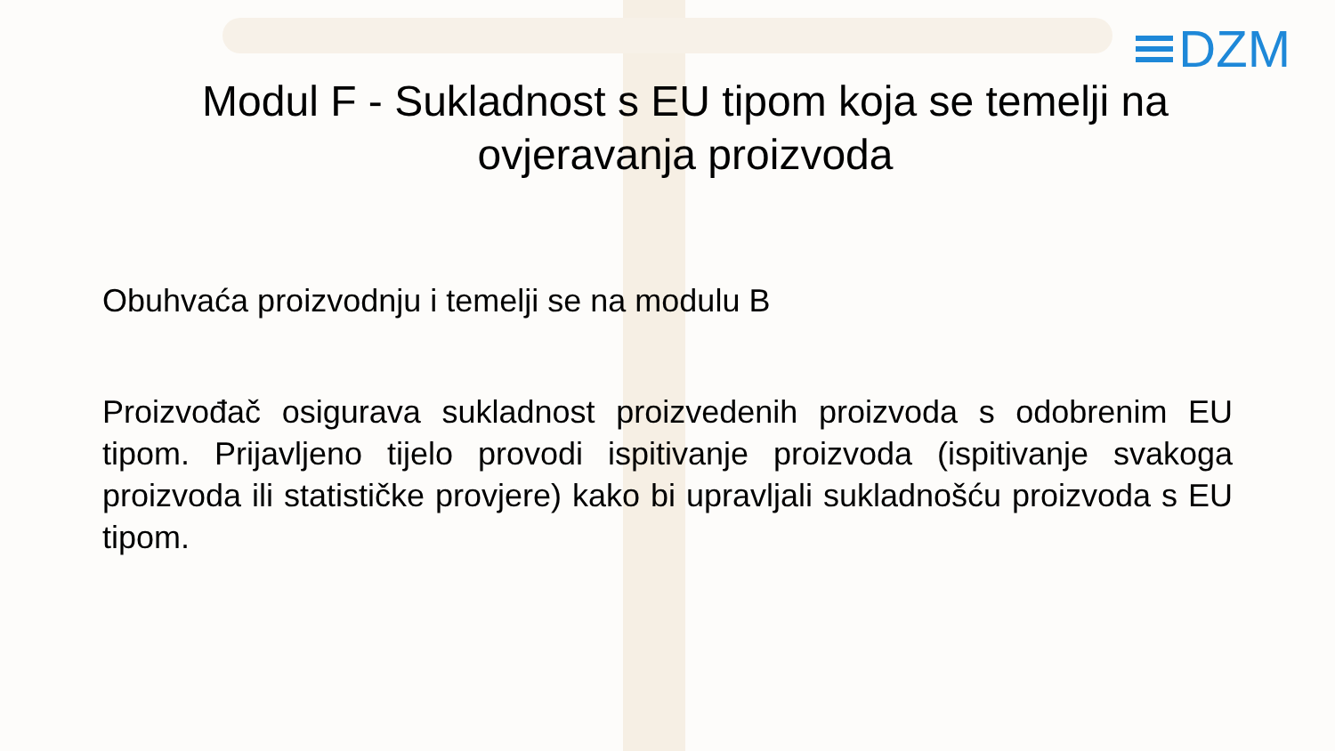DZM
Modul F - Sukladnost s EU tipom koja se temelji na ovjeravanja proizvoda
Obuhvaća proizvodnju i temelji se na modulu B
Proizvođač osigurava sukladnost proizvedenih proizvoda s odobrenim EU tipom. Prijavljeno tijelo provodi ispitivanje proizvoda (ispitivanje svakoga proizvoda ili statističke provjere) kako bi upravljali sukladnošću proizvoda s EU tipom.